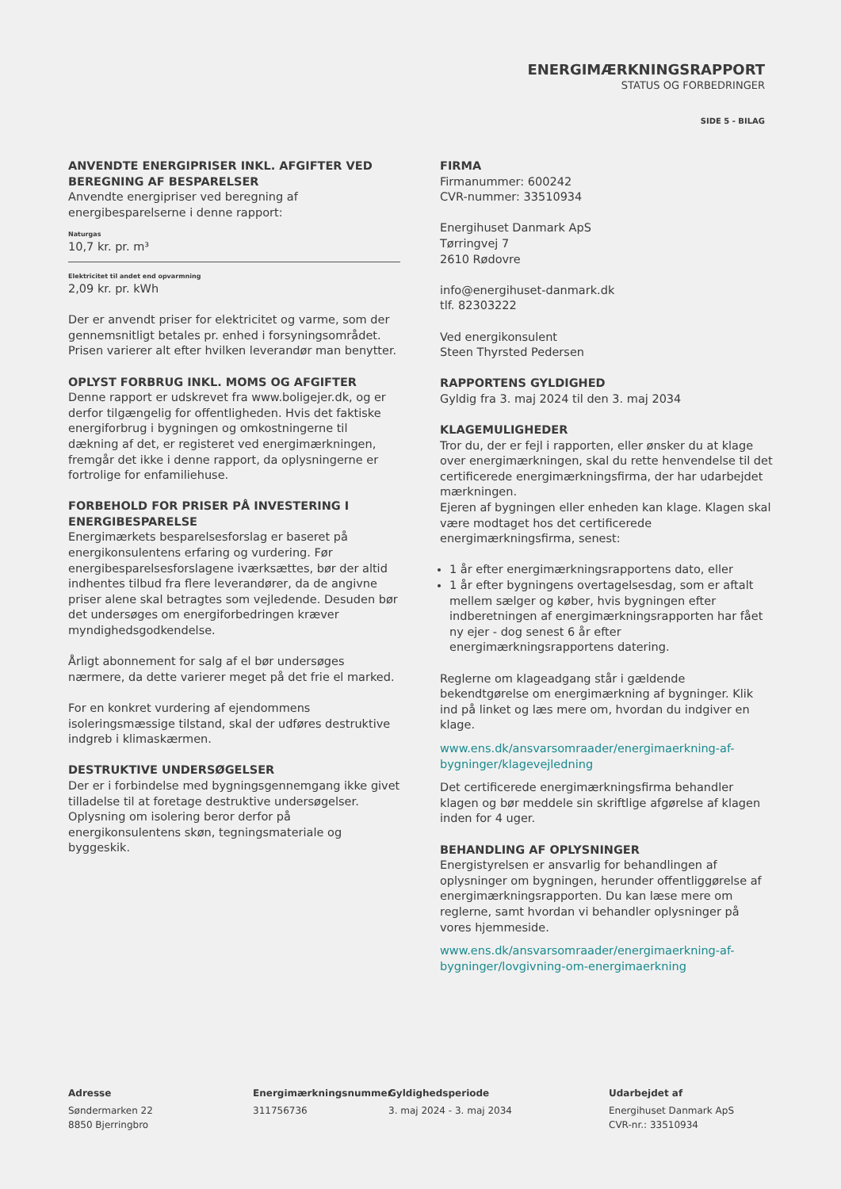ENERGIMÆRKNINGSRAPPORT
STATUS OG FORBEDRINGER
SIDE 5 - BILAG
ANVENDTE ENERGIPRISER INKL. AFGIFTER VED BEREGNING AF BESPARELSER
Anvendte energipriser ved beregning af energibesparelserne i denne rapport:
Naturgas
10,7 kr. pr. m³
Elektricitet til andet end opvarmning
2,09 kr. pr. kWh
Der er anvendt priser for elektricitet og varme, som der gennemsnitligt betales pr. enhed i forsyningsområdet. Prisen varierer alt efter hvilken leverandør man benytter.
OPLYST FORBRUG INKL. MOMS OG AFGIFTER
Denne rapport er udskrevet fra www.boligejer.dk, og er derfor tilgængelig for offentligheden. Hvis det faktiske energiforbrug i bygningen og omkostningerne til dækning af det, er registeret ved energimærkningen, fremgår det ikke i denne rapport, da oplysningerne er fortrolige for enfamiliehuse.
FORBEHOLD FOR PRISER PÅ INVESTERING I ENERGIBESPARELSE
Energimærkets besparelsesforslag er baseret på energikonsulentens erfaring og vurdering. Før energibesparelsesforslagene iværksættes, bør der altid indhentes tilbud fra flere leverandører, da de angivne priser alene skal betragtes som vejledende. Desuden bør det undersøges om energiforbedringen kræver myndighedsgodkendelse.
Årligt abonnement for salg af el bør undersøges nærmere, da dette varierer meget på det frie el marked.
For en konkret vurdering af ejendommens isoleringsmæssige tilstand, skal der udføres destruktive indgreb i klimaskærmen.
DESTRUKTIVE UNDERSØGELSER
Der er i forbindelse med bygningsgennemgang ikke givet tilladelse til at foretage destruktive undersøgelser. Oplysning om isolering beror derfor på energikonsulentens skøn, tegningsmateriale og byggeskik.
FIRMA
Firmanummer: 600242
CVR-nummer: 33510934
Energihuset Danmark ApS
Tørringvej 7
2610 Rødovre
info@energihuset-danmark.dk
tlf. 82303222
Ved energikonsulent
Steen Thyrsted Pedersen
RAPPORTENS GYLDIGHED
Gyldig fra 3. maj 2024 til den 3. maj 2034
KLAGEMULIGHEDER
Tror du, der er fejl i rapporten, eller ønsker du at klage over energimærkningen, skal du rette henvendelse til det certificerede energimærkningsfirma, der har udarbejdet mærkningen.
Ejeren af bygningen eller enheden kan klage. Klagen skal være modtaget hos det certificerede energimærkningsfirma, senest:
1 år efter energimærkningsrapportens dato, eller
1 år efter bygningens overtagelsesdag, som er aftalt mellem sælger og køber, hvis bygningen efter indberetningen af energimærkningsrapporten har fået ny ejer - dog senest 6 år efter energimærkningsrapportens datering.
Reglerne om klageadgang står i gældende bekendtgørelse om energimærkning af bygninger. Klik ind på linket og læs mere om, hvordan du indgiver en klage.
www.ens.dk/ansvarsomraader/energimaerkning-af-bygninger/klagevejledning
Det certificerede energimærkningsfirma behandler klagen og bør meddele sin skriftlige afgørelse af klagen inden for 4 uger.
BEHANDLING AF OPLYSNINGER
Energistyrelsen er ansvarlig for behandlingen af oplysninger om bygningen, herunder offentliggørelse af energimærkningsrapporten. Du kan læse mere om reglerne, samt hvordan vi behandler oplysninger på vores hjemmeside.
www.ens.dk/ansvarsomraader/energimaerkning-af-bygninger/lovgivning-om-energimaerkning
Adresse
Søndermarken 22
8850 Bjerringbro
Energimærkningsnummer
311756736
Gyldighedsperiode
3. maj 2024 - 3. maj 2034
Udarbejdet af
Energihuset Danmark ApS
CVR-nr.: 33510934